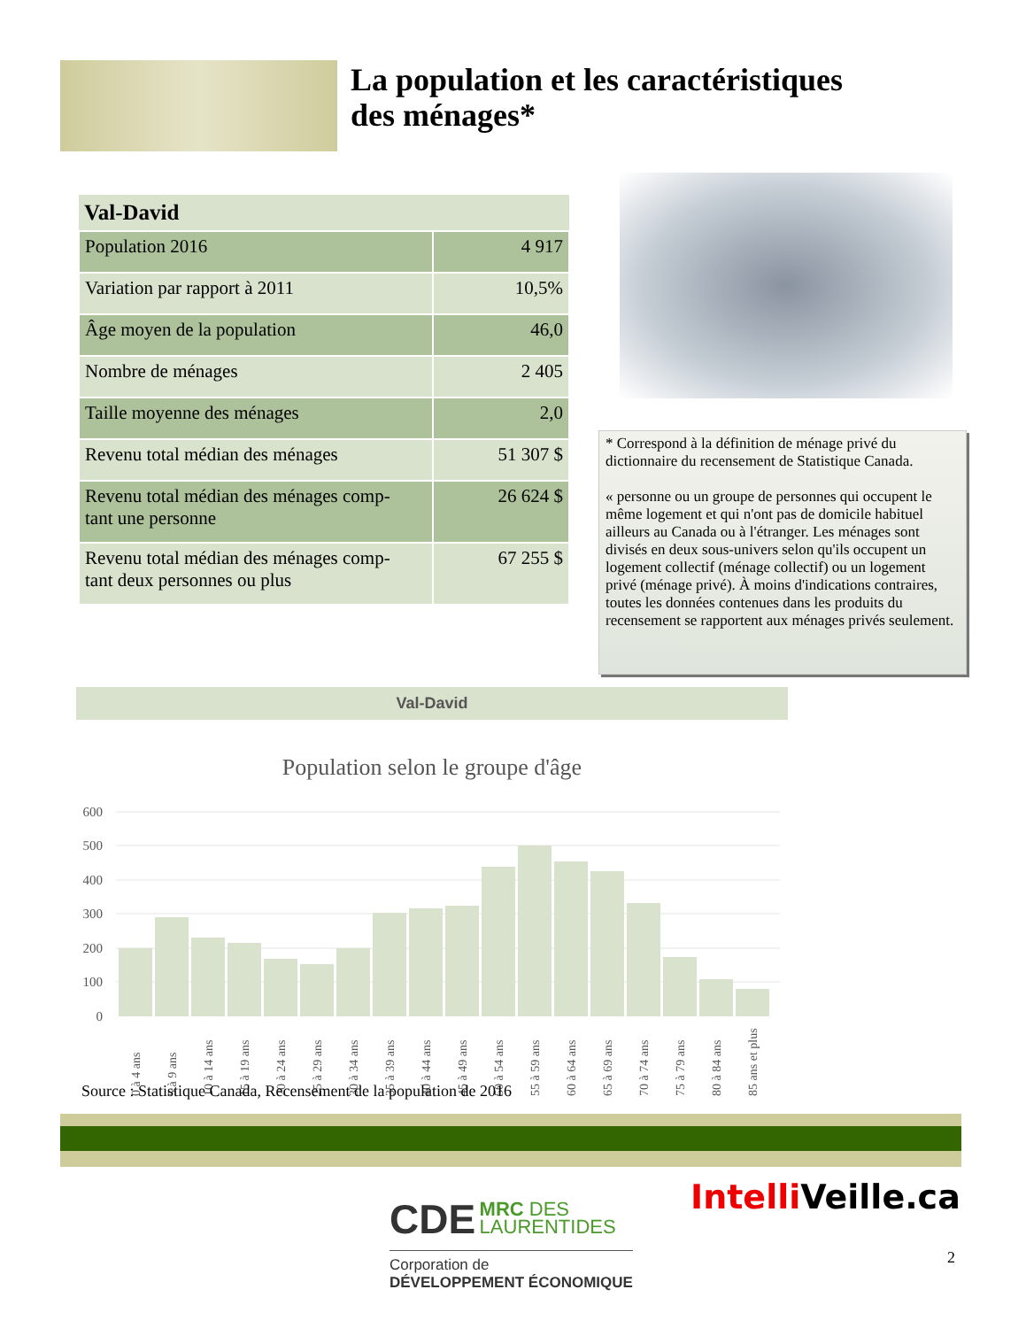La population et les caractéristiques
des ménages*
| Val-David | |
| --- | --- |
| Population 2016 | 4 917 |
| Variation par rapport à 2011 | 10,5% |
| Âge moyen de la population | 46,0 |
| Nombre de ménages | 2 405 |
| Taille moyenne des ménages | 2,0 |
| Revenu total médian des ménages | 51 307 $ |
| Revenu total médian des ménages comp- tant une personne | 26 624 $ |
| Revenu total médian des ménages comp- tant deux personnes ou plus | 67 255 $ |
* Correspond à la définition de ménage privé du dictionnaire du recensement de Statistique Canada.
« personne ou un groupe de personnes qui occupent le même logement et qui n'ont pas de domicile habituel ailleurs au Canada ou à l'étranger. Les ménages sont divisés en deux sous-univers selon qu'ils occupent un logement collectif (ménage collectif) ou un logement privé (ménage privé). À moins d'indications contraires, toutes les données contenues dans les produits du recensement se rapportent aux ménages privés seulement.
Val-David
Population selon le groupe d'âge
600
500
400
300
200
100
0
0 à 4 ans
5 à 9 ans
10 à 14 ans
15 à 19 ans
20 à 24 ans
25 à 29 ans
30 à 34 ans
35 à 39 ans
40 à 44 ans
45 à 49 ans
50 à 54 ans
55 à 59 ans
60 à 64 ans
65 à 69 ans
70 à 74 ans
75 à 79 ans
80 à 84 ans
85 ans et plus
Source : Statistique Canada, Recensement de la population de 2016
CDE MRC DES
LAURENTIDES
Corporation de
DÉVELOPPEMENT ÉCONOMIQUE
Intelli Veille.ca
2